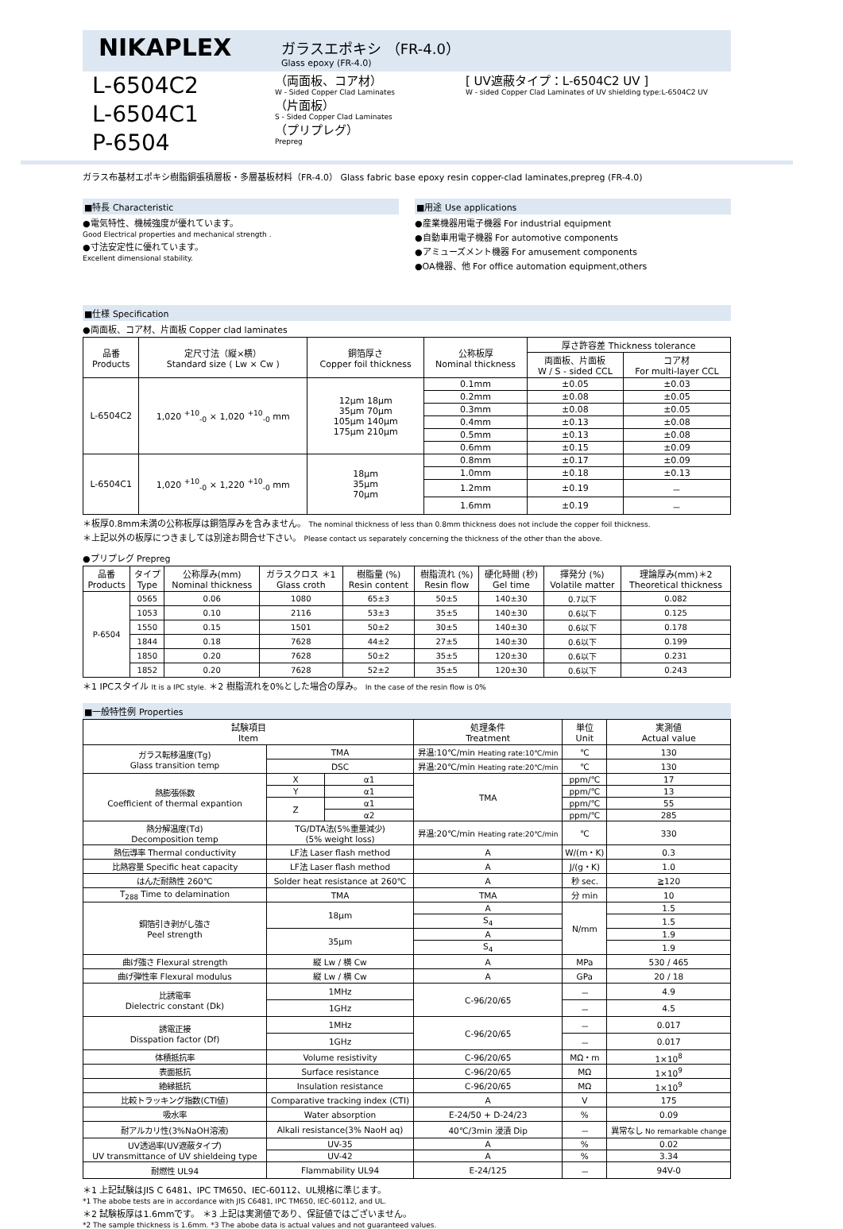NIKAPLEX
ガラスエポキシ （FR-4.0）
Glass epoxy (FR-4.0)
L-6504C2
L-6504C1
P-6504
（両面板、コア材）
W - Sided Copper Clad Laminates
（片面板）
S - Sided Copper Clad Laminates
（プリプレグ）
Prepreg
[ UV遮蔽タイプ：L-6504C2 UV ]
W - sided Copper Clad Laminates of UV shielding type:L-6504C2 UV
ガラス布基材エポキシ樹脂銅張積層板・多層基板材料（FR-4.0） Glass fabric base epoxy resin copper-clad laminates,prepreg (FR-4.0)
■特長 Characteristic
●電気特性、機械強度が優れています。
Good Electrical properties and mechanical strength .
●寸法安定性に優れています。
Excellent dimensional stability.
■用途 Use applications
●産業機器用電子機器 For industrial equipment
●自動車用電子機器 For automotive components
●アミューズメント機器 For amusement components
●OA機器、他 For office automation equipment,others
■仕様 Specification
●両面板、コア材、片面板 Copper clad laminates
| 品番 Products | 定尺寸法（縦×横） Standard size ( Lw × Cw ) | 銅箔厚さ Copper foil thickness | 公称板厚 Nominal thickness | 厚さ許容差 Thickness tolerance | |
| --- | --- | --- | --- | --- | --- |
| | | | | 両面板、片面板 W / S - sided CCL | コア材 For multi-layer CCL |
| L-6504C2 | 1,020 <sup>+10</sup><sub>-0</sub> × 1,020 <sup>+10</sup><sub>-0</sub> mm | 12μm 18μm 35μm 70μm 105μm 140μm 175μm 210μm | 0.1mm | ±0.05 | ±0.03 |
| | | | 0.2mm | ±0.08 | ±0.05 |
| | | | 0.3mm | ±0.08 | ±0.05 |
| | | | 0.4mm | ±0.13 | ±0.08 |
| | | | 0.5mm | ±0.13 | ±0.08 |
| | | | 0.6mm | ±0.15 | ±0.09 |
| L-6504C1 | 1,020 <sup>+10</sup><sub>-0</sub> × 1,220 <sup>+10</sup><sub>-0</sub> mm | 18μm 35μm 70μm | 0.8mm | ±0.17 | ±0.09 |
| | | | 1.0mm | ±0.18 | ±0.13 |
| | | | 1.2mm | ±0.19 | － |
| | | | 1.6mm | ±0.19 | － |
＊板厚0.8mm未満の公称板厚は銅箔厚みを含みません。 The nominal thickness of less than 0.8mm thickness does not include the copper foil thickness.
＊上記以外の板厚につきましては別途お問合せ下さい。 Please contact us separately concerning the thickness of the other than the above.
●プリプレグ Prepreg
| 品番 Products | タイプ Type | 公称厚み(mm) Nominal thickness | ガラスクロス ＊1 Glass croth | 樹脂量 (%) Resin content | 樹脂流れ (%) Resin flow | 硬化時間 (秒) Gel time | 揮発分 (%) Volatile matter | 理論厚み(mm)＊2 Theoretical thickness |
| --- | --- | --- | --- | --- | --- | --- | --- | --- |
| P-6504 | 0565 | 0.06 | 1080 | 65±3 | 50±5 | 140±30 | 0.7以下 | 0.082 |
| | 1053 | 0.10 | 2116 | 53±3 | 35±5 | 140±30 | 0.6以下 | 0.125 |
| | 1550 | 0.15 | 1501 | 50±2 | 30±5 | 140±30 | 0.6以下 | 0.178 |
| | 1844 | 0.18 | 7628 | 44±2 | 27±5 | 140±30 | 0.6以下 | 0.199 |
| | 1850 | 0.20 | 7628 | 50±2 | 35±5 | 120±30 | 0.6以下 | 0.231 |
| | 1852 | 0.20 | 7628 | 52±2 | 35±5 | 120±30 | 0.6以下 | 0.243 |
＊1 IPCスタイル It is a IPC style. ＊2 樹脂流れを0%とした場合の厚み。 In the case of the resin flow is 0%
■一般特性例 Properties
| 試験項目 Item | | | 処理条件 Treatment | 単位 Unit | 実測値 Actual value |
| --- | --- | --- | --- | --- | --- |
| ガラス転移温度(Tg) Glass transition temp | TMA | | 昇温:10℃/min Heating rate:10℃/min | ℃ | 130 |
| | DSC | | 昇温:20℃/min Heating rate:20℃/min | ℃ | 130 |
| 熱膨張係数 Coefficient of thermal expantion | X | α1 | TMA | ppm/℃ | 17 |
| | Y | α1 | | ppm/℃ | 13 |
| | Z | α1 | | ppm/℃ | 55 |
| | | α2 | | ppm/℃ | 285 |
| 熱分解温度(Td) Decomposition temp | TG/DTA法(5%重量減少) (5% weight loss) | | 昇温:20℃/min Heating rate:20℃/min | ℃ | 330 |
| 熱伝導率 Thermal conductivity | LF法 Laser flash method | | A | W/(m・K) | 0.3 |
| 比熱容量 Specific heat capacity | LF法 Laser flash method | | A | J/(g・K) | 1.0 |
| はんだ耐熱性 260℃ | Solder heat resistance at 260℃ | | A | 秒 sec. | ≧120 |
| T<sub>288</sub> Time to delamination | TMA | | TMA | 分 min | 10 |
| 銅箔引き剥がし強さ Peel strength | 18μm | | A | N/mm | 1.5 |
| | | | S<sub>4</sub> | | 1.5 |
| | 35μm | | A | | 1.9 |
| | | | S<sub>4</sub> | | 1.9 |
| 曲げ強さ Flexural strength | 縦 Lw / 横 Cw | | A | MPa | 530 / 465 |
| 曲げ弾性率 Flexural modulus | 縦 Lw / 横 Cw | | A | GPa | 20 / 18 |
| 比誘電率 Dielectric constant (Dk) | 1MHz | | C-96/20/65 | － | 4.9 |
| | 1GHz | | | － | 4.5 |
| 誘電正接 Disspation factor (Df) | 1MHz | | C-96/20/65 | － | 0.017 |
| | 1GHz | | | － | 0.017 |
| 体積抵抗率 | Volume resistivity | | C-96/20/65 | MΩ・m | 1×10<sup>8</sup> |
| 表面抵抗 | Surface resistance | | C-96/20/65 | MΩ | 1×10<sup>9</sup> |
| 絶縁抵抗 | Insulation resistance | | C-96/20/65 | MΩ | 1×10<sup>9</sup> |
| 比較トラッキング指数(CTI値) | Comparative tracking index (CTI) | | A | V | 175 |
| 吸水率 | Water absorption | | E-24/50 + D-24/23 | % | 0.09 |
| 耐アルカリ性(3%NaOH溶液) | Alkali resistance(3% NaoH aq) | | 40℃/3min 浸漬 Dip | － | 異常なし No remarkable change |
| UV透過率(UV遮蔽タイプ) UV transmittance of UV shieldeing type | UV-35 | | A | % | 0.02 |
| | UV-42 | | A | % | 3.34 |
| 耐燃性 UL94 | Flammability UL94 | | E-24/125 | － | 94V-0 |
＊1 上記試験はJIS C 6481、IPC TM650、IEC-60112、UL規格に準じます。
*1 The abobe tests are in accordance with JIS C6481, IPC TM650, IEC-60112, and UL.
＊2 試験板厚は1.6mmです。 ＊3 上記は実測値であり、保証値ではございません。
*2 The sample thickness is 1.6mm. *3 The abobe data is actual values and not guaranteed values.